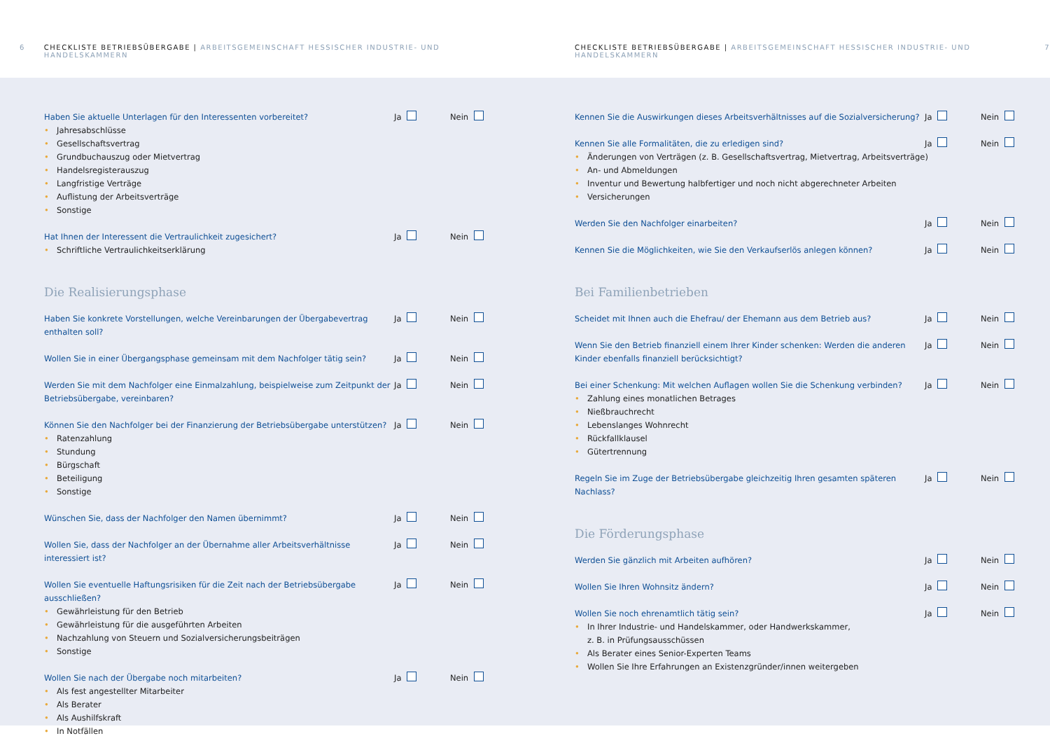6 CHECKLISTE BETRIEBSÜBERGABE | ARBEITSGEMEINSCHAFT HESSISCHER INDUSTRIE- UND HANDELSKAMMERN CHECKLISTE BETRIEBSÜBERGABE | ARBEITSGEMEINSCHAFT HESSISCHER INDUSTRIE- UND HANDELSKAMMERN 7
Haben Sie aktuelle Unterlagen für den Interessenten vorbereitet? Ja Nein
• Jahresabschlüsse
• Gesellschaftsvertrag
• Grundbuchauszug oder Mietvertrag
• Handelsregisterauszug
• Langfristige Verträge
• Auflistung der Arbeitsverträge
• Sonstige
Hat Ihnen der Interessent die Vertraulichkeit zugesichert? Ja Nein
• Schriftliche Vertraulichkeitserklärung
Die Realisierungsphase
Haben Sie konkrete Vorstellungen, welche Vereinbarungen der Übergabevertrag enthalten soll?
Ja Nein
Wollen Sie in einer Übergangsphase gemeinsam mit dem Nachfolger tätig sein?
Ja Nein
Werden Sie mit dem Nachfolger eine Einmalzahlung, beispielweise zum Zeitpunkt der Betriebsübergabe, vereinbaren?
Ja Nein
Können Sie den Nachfolger bei der Finanzierung der Betriebsübergabe unterstützen?
Ja Nein
• Ratenzahlung
• Stundung
• Bürgschaft
• Beteiligung
• Sonstige
Wünschen Sie, dass der Nachfolger den Namen übernimmt? Ja Nein
Wollen Sie, dass der Nachfolger an der Übernahme aller Arbeitsverhältnisse interessiert ist?
Ja Nein
Wollen Sie eventuelle Haftungsrisiken für die Zeit nach der Betriebsübergabe ausschließen?
Ja Nein
• Gewährleistung für den Betrieb
• Gewährleistung für die ausgeführten Arbeiten
• Nachzahlung von Steuern und Sozialversicherungsbeiträgen
• Sonstige
Wollen Sie nach der Übergabe noch mitarbeiten? Ja Nein
• Als fest angestellter Mitarbeiter
• Als Berater
• Als Aushilfskraft
• In Notfällen
Kennen Sie die Auswirkungen dieses Arbeitsverhältnisses auf die Sozialversicherung?
Ja Nein
Kennen Sie alle Formalitäten, die zu erledigen sind? Ja Nein
• Änderungen von Verträgen (z. B. Gesellschaftsvertrag, Mietvertrag, Arbeitsverträge)
• An- und Abmeldungen
• Inventur und Bewertung halbfertiger und noch nicht abgerechneter Arbeiten
• Versicherungen
Werden Sie den Nachfolger einarbeiten? Ja Nein
Kennen Sie die Möglichkeiten, wie Sie den Verkaufserlös anlegen können? Ja Nein
Bei Familienbetrieben
Scheidet mit Ihnen auch die Ehefrau/ der Ehemann aus dem Betrieb aus? Ja Nein
Wenn Sie den Betrieb finanziell einem Ihrer Kinder schenken: Werden die anderen Kinder ebenfalls finanziell berücksichtigt?
Ja Nein
Bei einer Schenkung: Mit welchen Auflagen wollen Sie die Schenkung verbinden?
Ja Nein
• Zahlung eines monatlichen Betrages
• Nießbrauchrecht
• Lebenslanges Wohnrecht
• Rückfallklausel
• Gütertrennung
Regeln Sie im Zuge der Betriebsübergabe gleichzeitig Ihren gesamten späteren Nachlass?
Ja Nein
Die Förderungsphase
Werden Sie gänzlich mit Arbeiten aufhören? Ja Nein
Wollen Sie Ihren Wohnsitz ändern? Ja Nein
Wollen Sie noch ehrenamtlich tätig sein? Ja Nein
• In Ihrer Industrie- und Handelskammer, oder Handwerkskammer,
z. B. in Prüfungsausschüssen
• Als Berater eines Senior-Experten Teams
• Wollen Sie Ihre Erfahrungen an Existenzgründer/innen weitergeben